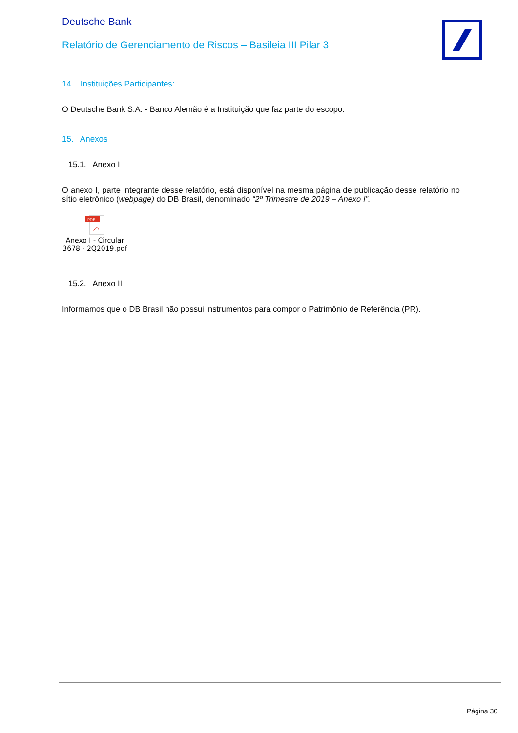Deutsche Bank
Relatório de Gerenciamento de Riscos – Basileia III Pilar 3
14. Instituições Participantes:
O Deutsche Bank S.A. - Banco Alemão é a Instituição que faz parte do escopo.
15. Anexos
15.1. Anexo I
O anexo I, parte integrante desse relatório, está disponível na mesma página de publicação desse relatório no sítio eletrônico (webpage) do DB Brasil, denominado “2º Trimestre de 2019 – Anexo I”.
PDF
Anexo I - Circular
3678 - 2Q2019.pdf
15.2. Anexo II
Informamos que o DB Brasil não possui instrumentos para compor o Patrimônio de Referência (PR).
Página 30